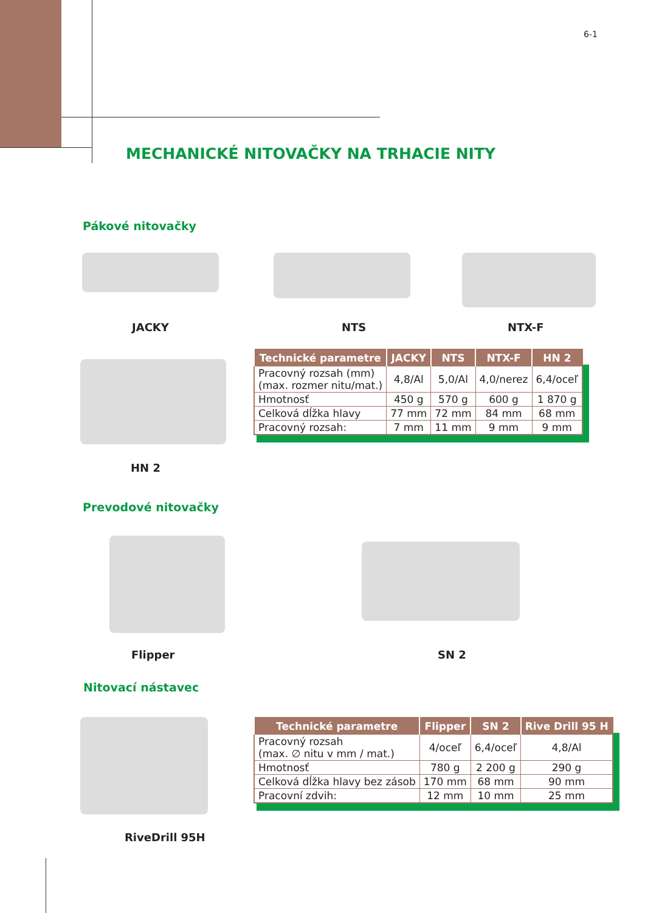6-1
MECHANICKÉ NITOVAČKY NA TRHACIE NITY
Pákové nitovačky
JACKY NTS NTX-F
HN 2
| Technické parametre | JACKY | NTS | NTX-F | HN 2 |
| --- | --- | --- | --- | --- |
| Pracovný rozsah (mm) (max. rozmer nitu/mat.) | 4,8/Al | 5,0/Al | 4,0/nerez | 6,4/oceľ |
| Hmotnosť | 450 g | 570 g | 600 g | 1 870 g |
| Celková dĺžka hlavy | 77 mm | 72 mm | 84 mm | 68 mm |
| Pracovný rozsah: | 7 mm | 11 mm | 9 mm | 9 mm |
Prevodové nitovačky
Flipper SN 2
Nitovací nástavec
RiveDrill 95H
| Technické parametre | Flipper | SN 2 | Rive Drill 95 H |
| --- | --- | --- | --- |
| Pracovný rozsah (max. ∅ nitu v mm / mat.) | 4/oceľ | 6,4/oceľ | 4,8/Al |
| Hmotnosť | 780 g | 2 200 g | 290 g |
| Celková dĺžka hlavy bez zásob | 170 mm | 68 mm | 90 mm |
| Pracovní zdvih: | 12 mm | 10 mm | 25 mm |